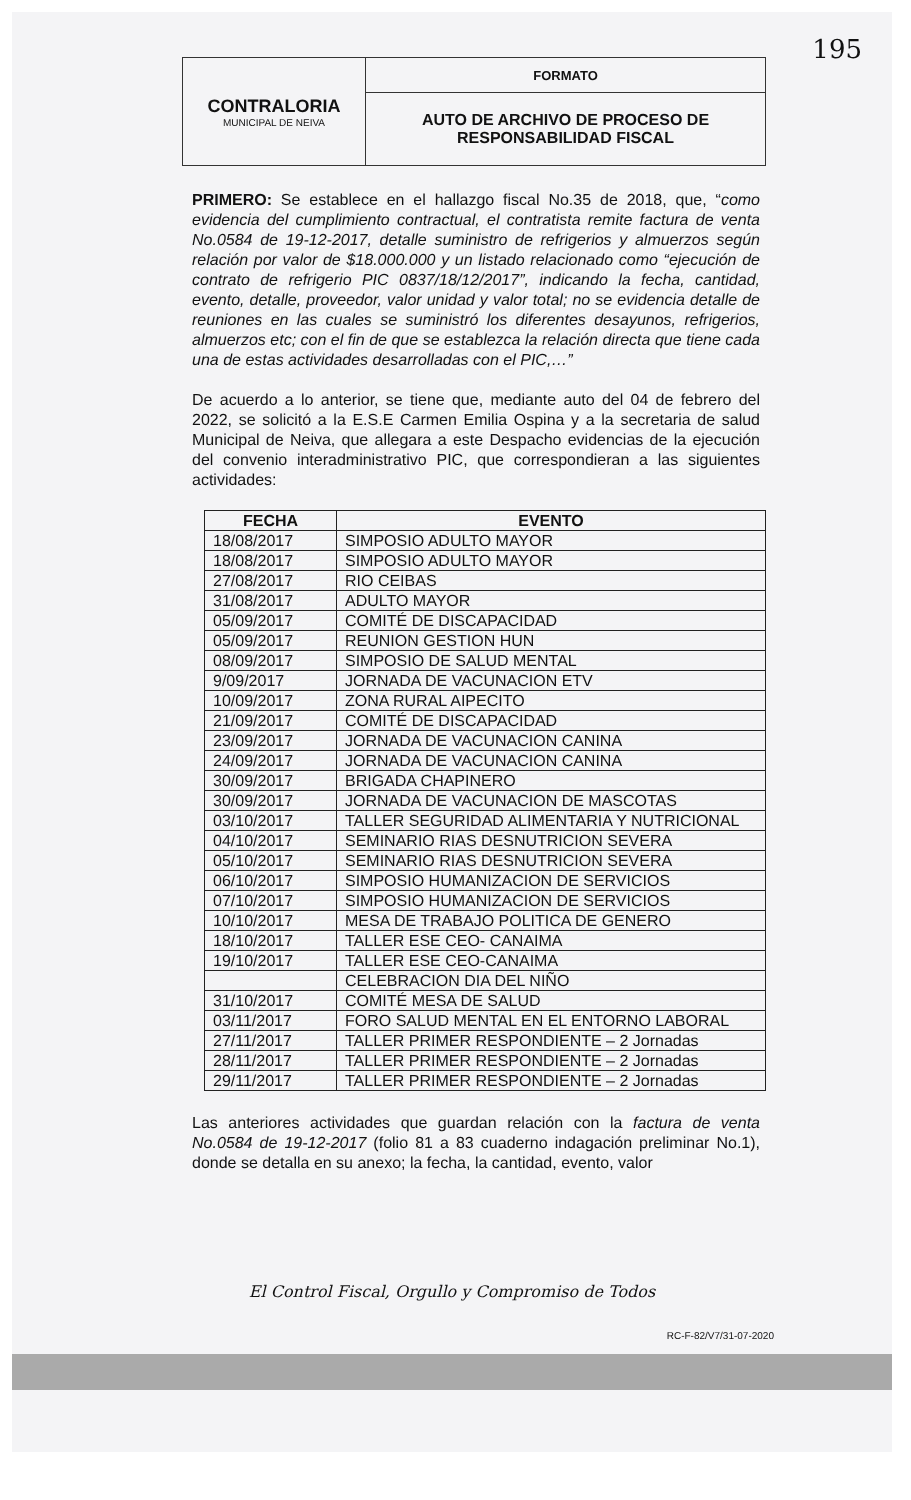195
| CONTRALORIA MUNICIPAL DE NEIVA | FORMATO |
| | AUTO DE ARCHIVO DE PROCESO DE RESPONSABILIDAD FISCAL |
PRIMERO: Se establece en el hallazgo fiscal No.35 de 2018, que, “como evidencia del cumplimiento contractual, el contratista remite factura de venta No.0584 de 19-12-2017, detalle suministro de refrigerios y almuerzos según relación por valor de $18.000.000 y un listado relacionado como “ejecución de contrato de refrigerio PIC 0837/18/12/2017”, indicando la fecha, cantidad, evento, detalle, proveedor, valor unidad y valor total; no se evidencia detalle de reuniones en las cuales se suministró los diferentes desayunos, refrigerios, almuerzos etc; con el fin de que se establezca la relación directa que tiene cada una de estas actividades desarrolladas con el PIC,…”
De acuerdo a lo anterior, se tiene que, mediante auto del 04 de febrero del 2022, se solicitó a la E.S.E Carmen Emilia Ospina y a la secretaria de salud Municipal de Neiva, que allegara a este Despacho evidencias de la ejecución del convenio interadministrativo PIC, que correspondieran a las siguientes actividades:
| FECHA | EVENTO |
| --- | --- |
| 18/08/2017 | SIMPOSIO ADULTO MAYOR |
| 18/08/2017 | SIMPOSIO ADULTO MAYOR |
| 27/08/2017 | RIO CEIBAS |
| 31/08/2017 | ADULTO MAYOR |
| 05/09/2017 | COMITÉ DE DISCAPACIDAD |
| 05/09/2017 | REUNION GESTION HUN |
| 08/09/2017 | SIMPOSIO DE SALUD MENTAL |
| 9/09/2017 | JORNADA DE VACUNACION ETV |
| 10/09/2017 | ZONA RURAL AIPECITO |
| 21/09/2017 | COMITÉ DE DISCAPACIDAD |
| 23/09/2017 | JORNADA DE VACUNACION CANINA |
| 24/09/2017 | JORNADA DE VACUNACION CANINA |
| 30/09/2017 | BRIGADA CHAPINERO |
| 30/09/2017 | JORNADA DE VACUNACION DE MASCOTAS |
| 03/10/2017 | TALLER SEGURIDAD ALIMENTARIA Y NUTRICIONAL |
| 04/10/2017 | SEMINARIO RIAS DESNUTRICION SEVERA |
| 05/10/2017 | SEMINARIO RIAS DESNUTRICION SEVERA |
| 06/10/2017 | SIMPOSIO HUMANIZACION DE SERVICIOS |
| 07/10/2017 | SIMPOSIO HUMANIZACION DE SERVICIOS |
| 10/10/2017 | MESA DE TRABAJO POLITICA DE GENERO |
| 18/10/2017 | TALLER ESE CEO- CANAIMA |
| 19/10/2017 | TALLER ESE CEO-CANAIMA |
| | CELEBRACION DIA DEL NIÑO |
| 31/10/2017 | COMITÉ MESA DE SALUD |
| 03/11/2017 | FORO SALUD MENTAL EN EL ENTORNO LABORAL |
| 27/11/2017 | TALLER PRIMER RESPONDIENTE – 2 Jornadas |
| 28/11/2017 | TALLER PRIMER RESPONDIENTE – 2 Jornadas |
| 29/11/2017 | TALLER PRIMER RESPONDIENTE – 2 Jornadas |
Las anteriores actividades que guardan relación con la factura de venta No.0584 de 19-12-2017 (folio 81 a 83 cuaderno indagación preliminar No.1), donde se detalla en su anexo; la fecha, la cantidad, evento, valor
El Control Fiscal, Orgullo y Compromiso de Todos
RC-F-82/V7/31-07-2020